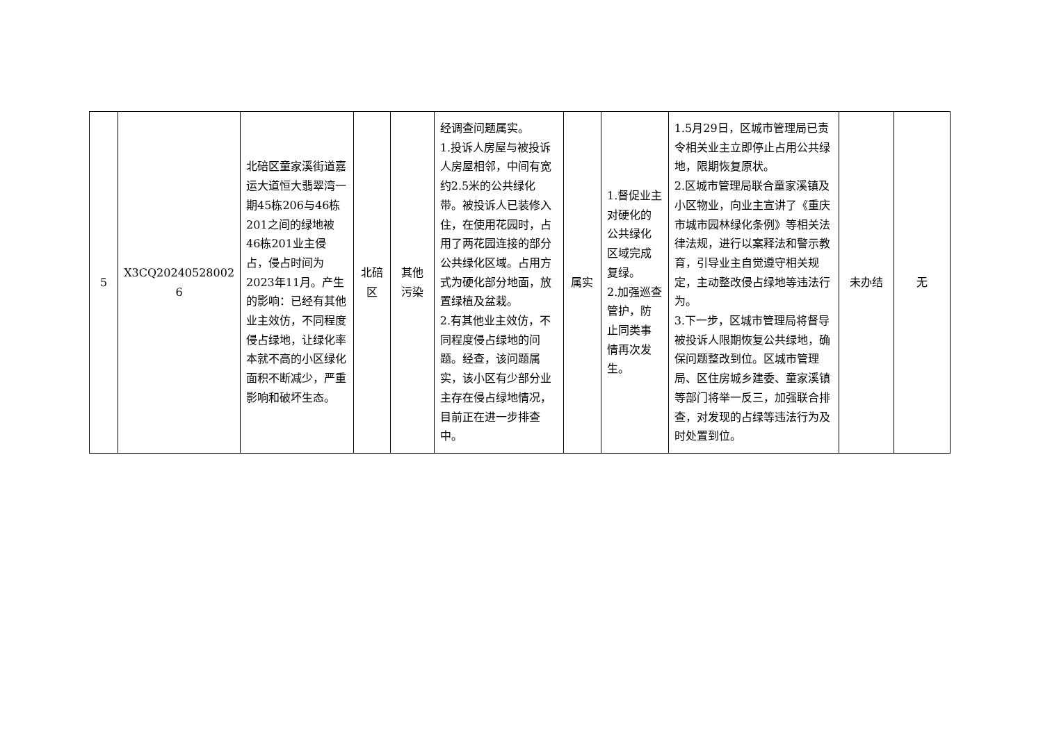| 5 | X3CQ20240528002 6 | 北碚区童家溪街道嘉运大道恒大翡翠湾一期45栋206与46栋201之间的绿地被46栋201业主侵占，侵占时间为2023年11月。产生的影响：已经有其他业主效仿，不同程度侵占绿地，让绿化率本就不高的小区绿化面积不断减少，严重影响和破坏生态。 | 北碚区 | 其他污染 | 经调查问题属实。 1.投诉人房屋与被投诉人房屋相邻，中间有宽约2.5米的公共绿化带。被投诉人已装修入住，在使用花园时，占用了两花园连接的部分公共绿化区域。占用方式为硬化部分地面，放置绿植及盆栽。 2.有其他业主效仿，不同程度侵占绿地的问题。经查，该问题属实，该小区有少部分业主存在侵占绿地情况，目前正在进一步排查中。 | 属实 | 1.督促业主对硬化的公共绿化区域完成复绿。 2.加强巡查管护，防止同类事情再次发生。 | 1.5月29日，区城市管理局已责令相关业主立即停止占用公共绿地，限期恢复原状。 2.区城市管理局联合童家溪镇及小区物业，向业主宣讲了《重庆市城市园林绿化条例》等相关法律法规，进行以案释法和警示教育，引导业主自觉遵守相关规定，主动整改侵占绿地等违法行为。 3.下一步，区城市管理局将督导被投诉人限期恢复公共绿地，确保问题整改到位。区城市管理局、区住房城乡建委、童家溪镇等部门将举一反三，加强联合排查，对发现的占绿等违法行为及时处置到位。 | 未办结 | 无 |